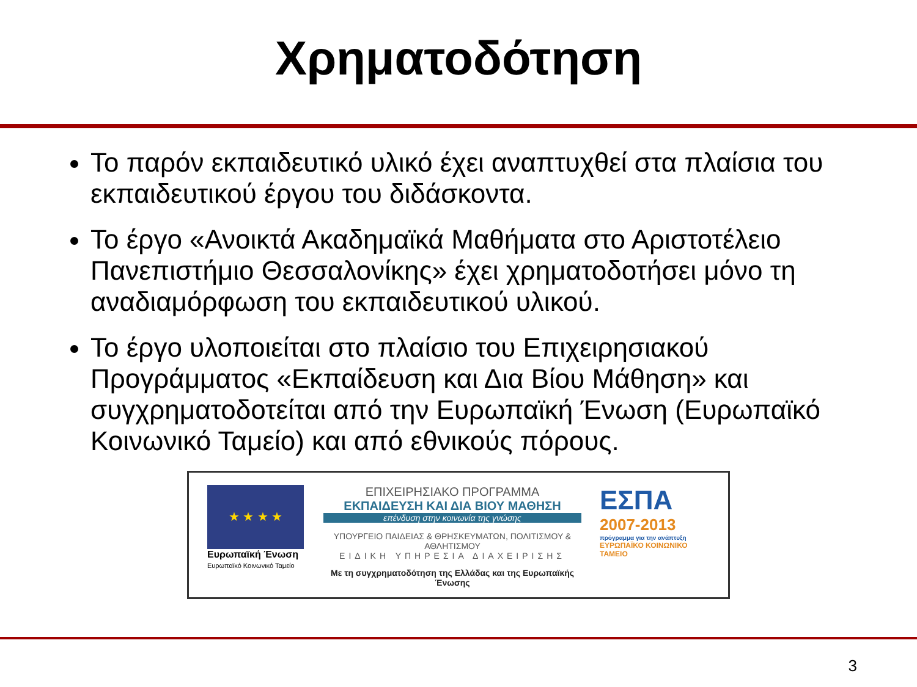Χρηματοδότηση
Το παρόν εκπαιδευτικό υλικό έχει αναπτυχθεί στα πλαίσια του εκπαιδευτικού έργου του διδάσκοντα.
Το έργο «Ανοικτά Ακαδημαϊκά Μαθήματα στο Αριστοτέλειο Πανεπιστήμιο Θεσσαλονίκης» έχει χρηματοδοτήσει μόνο τη αναδιαμόρφωση του εκπαιδευτικού υλικού.
Το έργο υλοποιείται στο πλαίσιο του Επιχειρησιακού Προγράμματος «Εκπαίδευση και Δια Βίου Μάθηση» και συγχρηματοδοτείται από την Ευρωπαϊκή Ένωση (Ευρωπαϊκό Κοινωνικό Ταμείο) και από εθνικούς πόρους.
★ ★ ★ ★
Ευρωπαϊκή Ένωση
Ευρωπαϊκό Κοινωνικό Ταμείο
ΕΠΙΧΕΙΡΗΣΙΑΚΟ ΠΡΟΓΡΑΜΜΑ
ΕΚΠΑΙΔΕΥΣΗ ΚΑΙ ΔΙΑ ΒΙΟΥ ΜΑΘΗΣΗ
επένδυση στην κοινωνία της γνώσης
ΥΠΟΥΡΓΕΙΟ ΠΑΙΔΕΙΑΣ & ΘΡΗΣΚΕΥΜΑΤΩΝ, ΠΟΛΙΤΙΣΜΟΥ & ΑΘΛΗΤΙΣΜΟΥ
ΕΙΔΙΚΗ ΥΠΗΡΕΣΙΑ ΔΙΑΧΕΙΡΙΣΗΣ
Με τη συγχρηματοδότηση της Ελλάδας και της Ευρωπαϊκής Ένωσης
ΕΣΠΑ
2007-2013
πρόγραμμα για την ανάπτυξη
ΕΥΡΩΠΑΪΚΟ ΚΟΙΝΩΝΙΚΟ ΤΑΜΕΙΟ
3